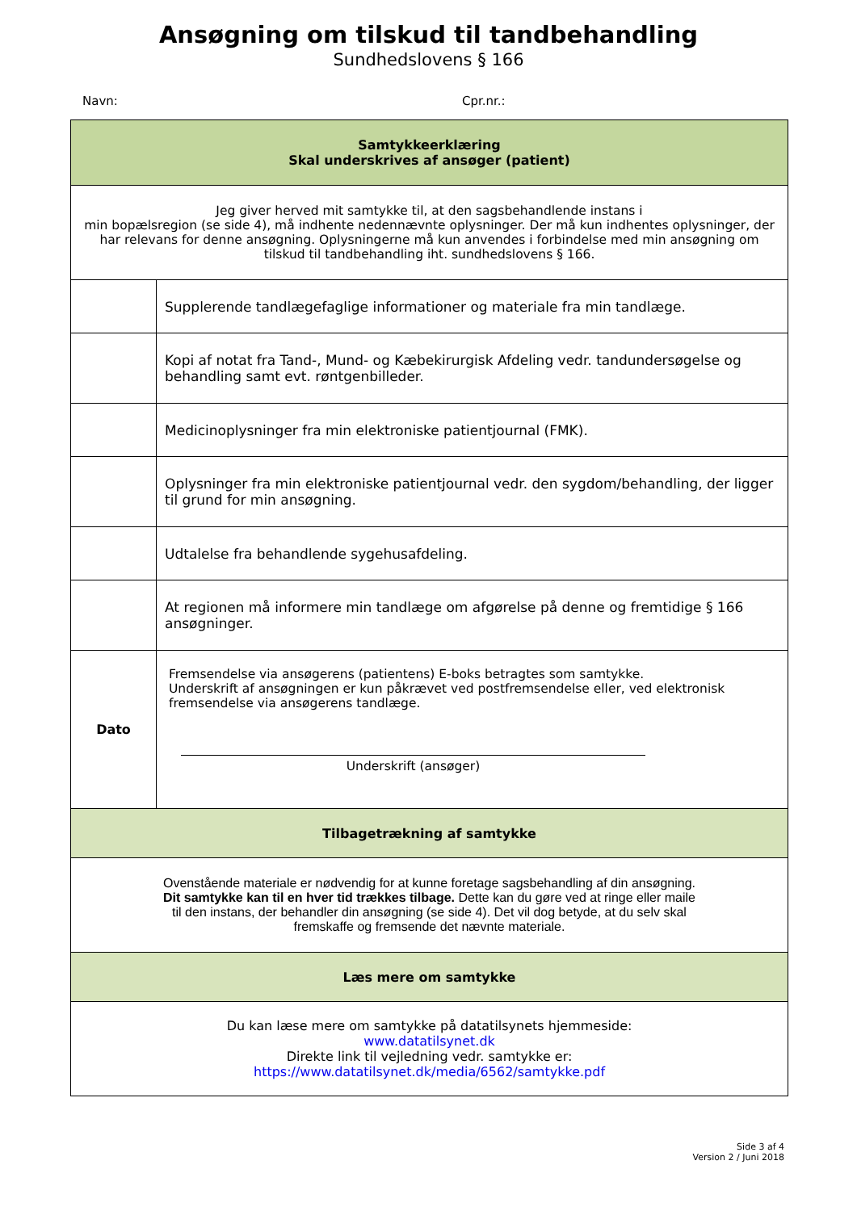Ansøgning om tilskud til tandbehandling
Sundhedslovens § 166
Navn: Cpr.nr.:
| Samtykkeerklæring Skal underskrives af ansøger (patient) | |
| Jeg giver herved mit samtykke til, at den sagsbehandlende instans i min bopælsregion (se side 4), må indhente nedennævnte oplysninger. Der må kun indhentes oplysninger, der har relevans for denne ansøgning. Oplysningerne må kun anvendes i forbindelse med min ansøgning om tilskud til tandbehandling iht. sundhedslovens § 166. | |
| | Supplerende tandlægefaglige informationer og materiale fra min tandlæge. |
| | Kopi af notat fra Tand-, Mund- og Kæbekirurgisk Afdeling vedr. tandundersøgelse og behandling samt evt. røntgenbilleder. |
| | Medicinoplysninger fra min elektroniske patientjournal (FMK). |
| | Oplysninger fra min elektroniske patientjournal vedr. den sygdom/behandling, der ligger til grund for min ansøgning. |
| | Udtalelse fra behandlende sygehusafdeling. |
| | At regionen må informere min tandlæge om afgørelse på denne og fremtidige § 166 ansøgninger. |
| Dato | Fremsendelse via ansøgerens (patientens) E-boks betragtes som samtykke. Underskrift af ansøgningen er kun påkrævet ved postfremsendelse eller, ved elektronisk fremsendelse via ansøgerens tandlæge. Underskrift (ansøger) |
| Tilbagetrækning af samtykke | |
| Ovenstående materiale er nødvendig for at kunne foretage sagsbehandling af din ansøgning. Dit samtykke kan til en hver tid trækkes tilbage. Dette kan du gøre ved at ringe eller maile til den instans, der behandler din ansøgning (se side 4). Det vil dog betyde, at du selv skal fremskaffe og fremsende det nævnte materiale. | |
| Læs mere om samtykke | |
| Du kan læse mere om samtykke på datatilsynets hjemmeside: www.datatilsynet.dk Direkte link til vejledning vedr. samtykke er: https://www.datatilsynet.dk/media/6562/samtykke.pdf | |
Side 3 af 4
Version 2 / Juni 2018